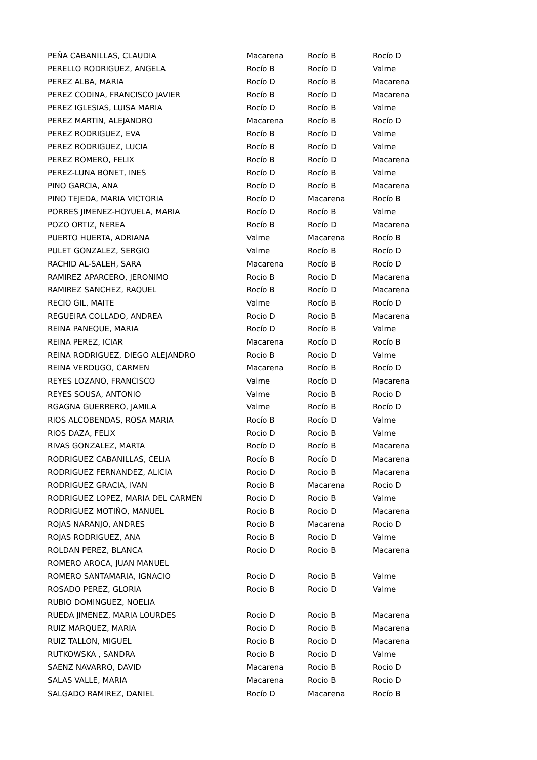| PEÑA CABANILLAS, CLAUDIA | Macarena | Rocío B | Rocío D |
| PERELLO RODRIGUEZ, ANGELA | Rocío B | Rocío D | Valme |
| PEREZ ALBA, MARIA | Rocío D | Rocío B | Macarena |
| PEREZ CODINA, FRANCISCO JAVIER | Rocío B | Rocío D | Macarena |
| PEREZ IGLESIAS, LUISA MARIA | Rocío D | Rocío B | Valme |
| PEREZ MARTIN, ALEJANDRO | Macarena | Rocío B | Rocío D |
| PEREZ RODRIGUEZ, EVA | Rocío B | Rocío D | Valme |
| PEREZ RODRIGUEZ, LUCIA | Rocío B | Rocío D | Valme |
| PEREZ ROMERO, FELIX | Rocío B | Rocío D | Macarena |
| PEREZ-LUNA BONET, INES | Rocío D | Rocío B | Valme |
| PINO GARCIA, ANA | Rocío D | Rocío B | Macarena |
| PINO TEJEDA, MARIA VICTORIA | Rocío D | Macarena | Rocío B |
| PORRES JIMENEZ-HOYUELA, MARIA | Rocío D | Rocío B | Valme |
| POZO ORTIZ, NEREA | Rocío B | Rocío D | Macarena |
| PUERTO HUERTA, ADRIANA | Valme | Macarena | Rocío B |
| PULET GONZALEZ, SERGIO | Valme | Rocío B | Rocío D |
| RACHID AL-SALEH, SARA | Macarena | Rocío B | Rocío D |
| RAMIREZ APARCERO, JERONIMO | Rocío B | Rocío D | Macarena |
| RAMIREZ SANCHEZ, RAQUEL | Rocío B | Rocío D | Macarena |
| RECIO GIL, MAITE | Valme | Rocío B | Rocío D |
| REGUEIRA COLLADO, ANDREA | Rocío D | Rocío B | Macarena |
| REINA PANEQUE, MARIA | Rocío D | Rocío B | Valme |
| REINA PEREZ, ICIAR | Macarena | Rocío D | Rocío B |
| REINA RODRIGUEZ, DIEGO ALEJANDRO | Rocío B | Rocío D | Valme |
| REINA VERDUGO, CARMEN | Macarena | Rocío B | Rocío D |
| REYES LOZANO, FRANCISCO | Valme | Rocío D | Macarena |
| REYES SOUSA, ANTONIO | Valme | Rocío B | Rocío D |
| RGAGNA GUERRERO, JAMILA | Valme | Rocío B | Rocío D |
| RIOS ALCOBENDAS, ROSA MARIA | Rocío B | Rocío D | Valme |
| RIOS DAZA, FELIX | Rocío D | Rocío B | Valme |
| RIVAS GONZALEZ, MARTA | Rocío D | Rocío B | Macarena |
| RODRIGUEZ CABANILLAS, CELIA | Rocío B | Rocío D | Macarena |
| RODRIGUEZ FERNANDEZ, ALICIA | Rocío D | Rocío B | Macarena |
| RODRIGUEZ GRACIA, IVAN | Rocío B | Macarena | Rocío D |
| RODRIGUEZ LOPEZ, MARIA DEL CARMEN | Rocío D | Rocío B | Valme |
| RODRIGUEZ MOTIÑO, MANUEL | Rocío B | Rocío D | Macarena |
| ROJAS NARANJO, ANDRES | Rocío B | Macarena | Rocío D |
| ROJAS RODRIGUEZ, ANA | Rocío B | Rocío D | Valme |
| ROLDAN PEREZ, BLANCA | Rocío D | Rocío B | Macarena |
| ROMERO AROCA, JUAN MANUEL | | | |
| ROMERO SANTAMARIA, IGNACIO | Rocío D | Rocío B | Valme |
| ROSADO PEREZ, GLORIA | Rocío B | Rocío D | Valme |
| RUBIO DOMINGUEZ, NOELIA | | | |
| RUEDA JIMENEZ, MARIA LOURDES | Rocío D | Rocío B | Macarena |
| RUIZ MARQUEZ, MARIA | Rocío D | Rocío B | Macarena |
| RUIZ TALLON, MIGUEL | Rocío B | Rocío D | Macarena |
| RUTKOWSKA , SANDRA | Rocío B | Rocío D | Valme |
| SAENZ NAVARRO, DAVID | Macarena | Rocío B | Rocío D |
| SALAS VALLE, MARIA | Macarena | Rocío B | Rocío D |
| SALGADO RAMIREZ, DANIEL | Rocío D | Macarena | Rocío B |